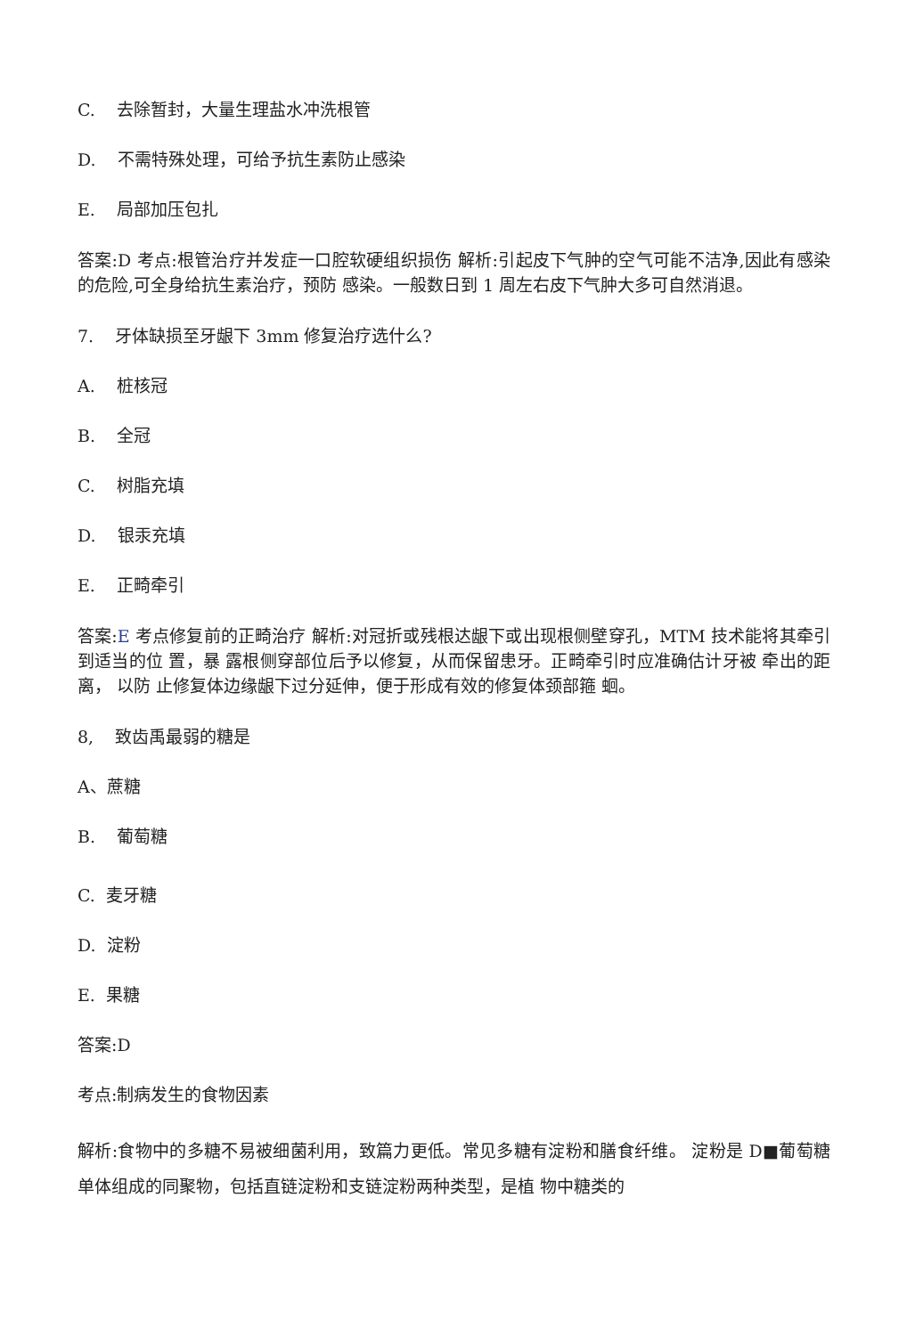C. 去除暂封，大量生理盐水冲洗根管
D. 不需特殊处理，可给予抗生素防止感染
E. 局部加压包扎
答案:D 考点:根管治疗并发症一口腔软硬组织损伤 解析:引起皮下气肿的空气可能不洁净,因此有感染的危险,可全身给抗生素治疗，预防 感染。一般数日到 1 周左右皮下气肿大多可自然消退。
7. 牙体缺损至牙龈下 3mm 修复治疗选什么?
A. 桩核冠
B. 全冠
C. 树脂充填
D. 银汞充填
E. 正畸牵引
答案:E 考点修复前的正畸治疗 解析:对冠折或残根达龈下或出现根侧壁穿孔，MTM 技术能将其牵引到适当的位 置，暴 露根侧穿部位后予以修复，从而保留患牙。正畸牵引时应准确估计牙被 牵出的距离， 以防 止修复体边缘龈下过分延伸，便于形成有效的修复体颈部箍 蛔。
8, 致齿禹最弱的糖是
A、蔗糖
B. 葡萄糖
C. 麦牙糖
D. 淀粉
E. 果糖
答案:D
考点:制病发生的食物因素
解析:食物中的多糖不易被细菌利用，致篇力更低。常见多糖有淀粉和膳食纤维。 淀粉是 D■葡萄糖单体组成的同聚物，包括直链淀粉和支链淀粉两种类型，是植 物中糖类的